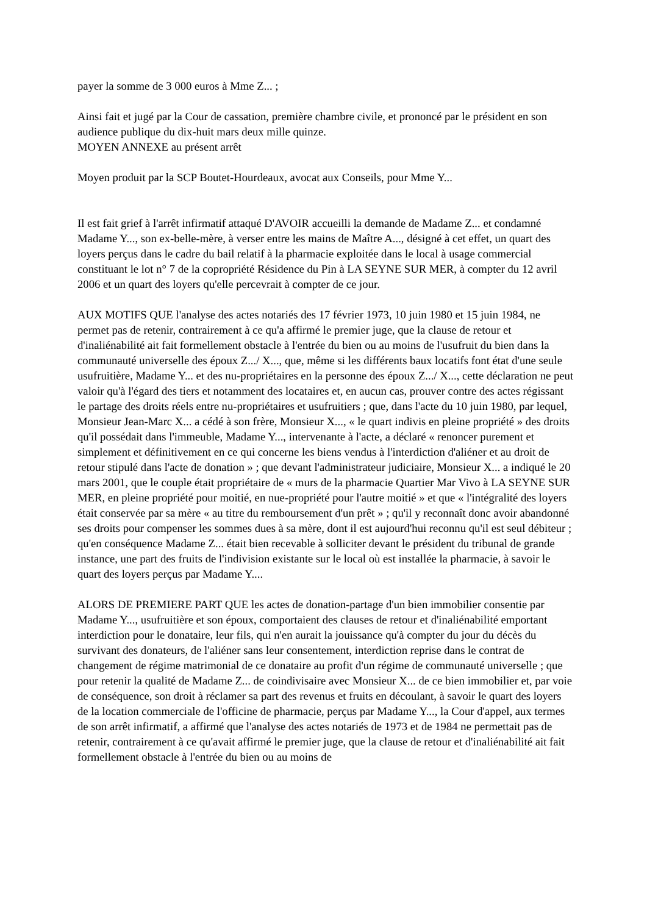payer la somme de 3 000 euros à Mme Z... ;
Ainsi fait et jugé par la Cour de cassation, première chambre civile, et prononcé par le président en son audience publique du dix-huit mars deux mille quinze.
MOYEN ANNEXE au présent arrêt
Moyen produit par la SCP Boutet-Hourdeaux, avocat aux Conseils, pour Mme Y...
Il est fait grief à l'arrêt infirmatif attaqué D'AVOIR accueilli la demande de Madame Z... et condamné Madame Y..., son ex-belle-mère, à verser entre les mains de Maître A..., désigné à cet effet, un quart des loyers perçus dans le cadre du bail relatif à la pharmacie exploitée dans le local à usage commercial constituant le lot n° 7 de la copropriété Résidence du Pin à LA SEYNE SUR MER, à compter du 12 avril 2006 et un quart des loyers qu'elle percevrait à compter de ce jour.
AUX MOTIFS QUE l'analyse des actes notariés des 17 février 1973, 10 juin 1980 et 15 juin 1984, ne permet pas de retenir, contrairement à ce qu'a affirmé le premier juge, que la clause de retour et d'inaliénabilité ait fait formellement obstacle à l'entrée du bien ou au moins de l'usufruit du bien dans la communauté universelle des époux Z.../ X..., que, même si les différents baux locatifs font état d'une seule usufruitière, Madame Y... et des nu-propriétaires en la personne des époux Z.../ X..., cette déclaration ne peut valoir qu'à l'égard des tiers et notamment des locataires et, en aucun cas, prouver contre des actes régissant le partage des droits réels entre nu-propriétaires et usufruitiers ; que, dans l'acte du 10 juin 1980, par lequel, Monsieur Jean-Marc X... a cédé à son frère, Monsieur X..., « le quart indivis en pleine propriété » des droits qu'il possédait dans l'immeuble, Madame Y..., intervenante à l'acte, a déclaré « renoncer purement et simplement et définitivement en ce qui concerne les biens vendus à l'interdiction d'aliéner et au droit de retour stipulé dans l'acte de donation » ; que devant l'administrateur judiciaire, Monsieur X... a indiqué le 20 mars 2001, que le couple était propriétaire de « murs de la pharmacie Quartier Mar Vivo à LA SEYNE SUR MER, en pleine propriété pour moitié, en nue-propriété pour l'autre moitié » et que « l'intégralité des loyers était conservée par sa mère « au titre du remboursement d'un prêt » ; qu'il y reconnaît donc avoir abandonné ses droits pour compenser les sommes dues à sa mère, dont il est aujourd'hui reconnu qu'il est seul débiteur ; qu'en conséquence Madame Z... était bien recevable à solliciter devant le président du tribunal de grande instance, une part des fruits de l'indivision existante sur le local où est installée la pharmacie, à savoir le quart des loyers perçus par Madame Y....
ALORS DE PREMIERE PART QUE les actes de donation-partage d'un bien immobilier consentie par Madame Y..., usufruitière et son époux, comportaient des clauses de retour et d'inaliénabilité emportant interdiction pour le donataire, leur fils, qui n'en aurait la jouissance qu'à compter du jour du décès du survivant des donateurs, de l'aliéner sans leur consentement, interdiction reprise dans le contrat de changement de régime matrimonial de ce donataire au profit d'un régime de communauté universelle ; que pour retenir la qualité de Madame Z... de coindivisaire avec Monsieur X... de ce bien immobilier et, par voie de conséquence, son droit à réclamer sa part des revenus et fruits en découlant, à savoir le quart des loyers de la location commerciale de l'officine de pharmacie, perçus par Madame Y..., la Cour d'appel, aux termes de son arrêt infirmatif, a affirmé que l'analyse des actes notariés de 1973 et de 1984 ne permettait pas de retenir, contrairement à ce qu'avait affirmé le premier juge, que la clause de retour et d'inaliénabilité ait fait formellement obstacle à l'entrée du bien ou au moins de